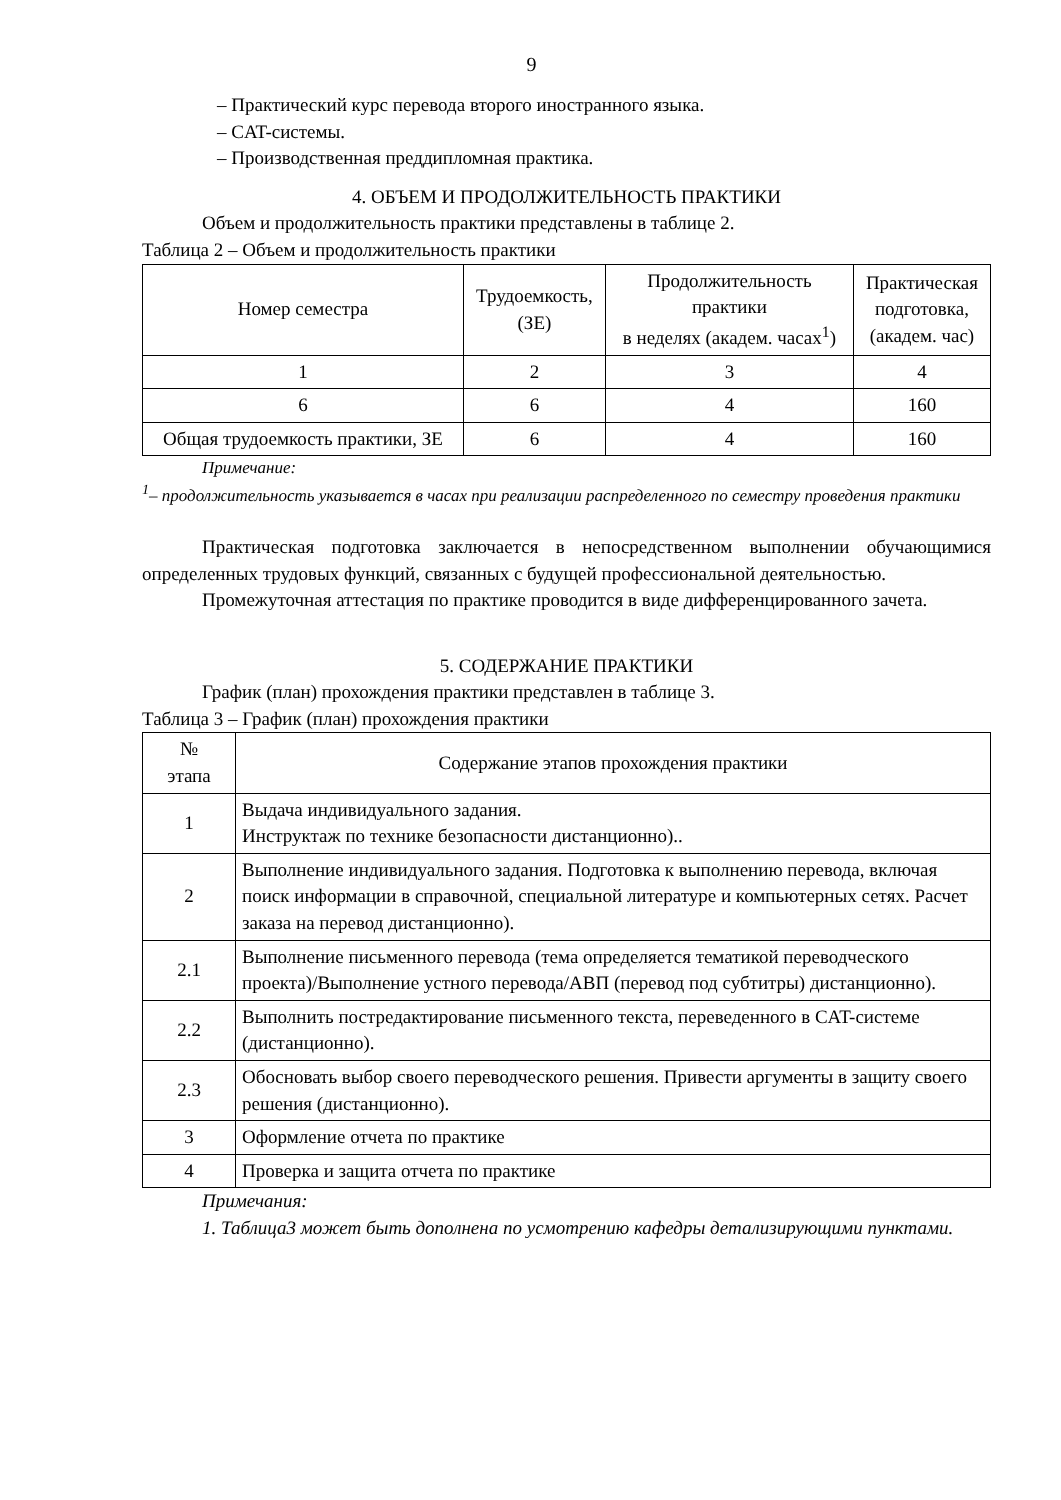9
– Практический курс перевода второго иностранного языка.
– CAT-системы.
– Производственная преддипломная практика.
4. ОБЪЕМ И ПРОДОЛЖИТЕЛЬНОСТЬ ПРАКТИКИ
Объем и продолжительность практики представлены в таблице 2.
Таблица 2 – Объем и продолжительность практики
| Номер семестра | Трудоемкость, (ЗЕ) | Продолжительность практики в неделях (академ. часах<sup>1</sup>) | Практическая подготовка, (академ. час) |
| --- | --- | --- | --- |
| 1 | 2 | 3 | 4 |
| 6 | 6 | 4 | 160 |
| Общая трудоемкость практики, ЗЕ | 6 | 4 | 160 |
Примечание:
<sup>1</sup>– продолжительность указывается в часах при реализации распределенного по семестру проведения практики
Практическая подготовка заключается в непосредственном выполнении обучающимися определенных трудовых функций, связанных с будущей профессиональной деятельностью.
Промежуточная аттестация по практике проводится в виде дифференцированного зачета.
5. СОДЕРЖАНИЕ ПРАКТИКИ
График (план) прохождения практики представлен в таблице 3.
Таблица 3 – График (план) прохождения практики
| № этапа | Содержание этапов прохождения практики |
| --- | --- |
| 1 | Выдача индивидуального задания. Инструктаж по технике безопасности дистанционно).. |
| 2 | Выполнение индивидуального задания. Подготовка к выполнению перевода, включая поиск информации в справочной, специальной литературе и компьютерных сетях. Расчет заказа на перевод дистанционно). |
| 2.1 | Выполнение письменного перевода (тема определяется тематикой переводческого проекта)/Выполнение устного перевода/АВП (перевод под субтитры) дистанционно). |
| 2.2 | Выполнить постредактирование письменного текста, переведенного в CAT-системе (дистанционно). |
| 2.3 | Обосновать выбор своего переводческого решения. Привести аргументы в защиту своего решения (дистанционно). |
| 3 | Оформление отчета по практике |
| 4 | Проверка и защита отчета по практике |
Примечания:
1. Таблица3 может быть дополнена по усмотрению кафедры детализирующими пунктами.